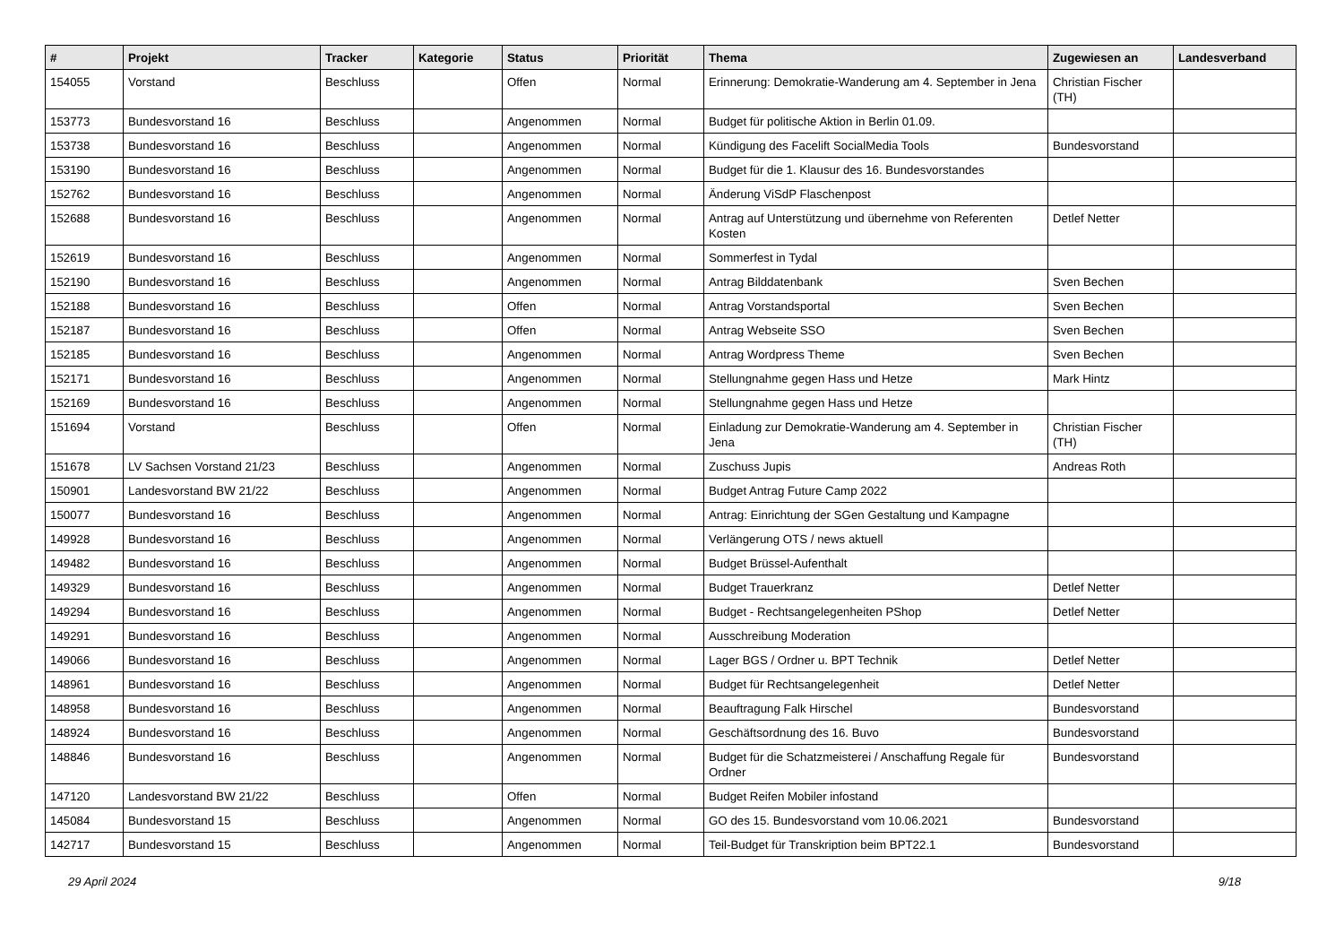| # | Projekt | Tracker | Kategorie | Status | Priorität | Thema | Zugewiesen an | Landesverband |
| --- | --- | --- | --- | --- | --- | --- | --- | --- |
| 154055 | Vorstand | Beschluss | | Offen | Normal | Erinnerung: Demokratie-Wanderung am 4. September in Jena | Christian Fischer (TH) | |
| 153773 | Bundesvorstand 16 | Beschluss | | Angenommen | Normal | Budget für politische Aktion in Berlin 01.09. | | |
| 153738 | Bundesvorstand 16 | Beschluss | | Angenommen | Normal | Kündigung des Facelift SocialMedia Tools | Bundesvorstand | |
| 153190 | Bundesvorstand 16 | Beschluss | | Angenommen | Normal | Budget für die 1. Klausur des 16. Bundesvorstandes | | |
| 152762 | Bundesvorstand 16 | Beschluss | | Angenommen | Normal | Änderung ViSdP Flaschenpost | | |
| 152688 | Bundesvorstand 16 | Beschluss | | Angenommen | Normal | Antrag auf Unterstützung und übernehme von Referenten Kosten | Detlef Netter | |
| 152619 | Bundesvorstand 16 | Beschluss | | Angenommen | Normal | Sommerfest in Tydal | | |
| 152190 | Bundesvorstand 16 | Beschluss | | Angenommen | Normal | Antrag Bilddatenbank | Sven Bechen | |
| 152188 | Bundesvorstand 16 | Beschluss | | Offen | Normal | Antrag Vorstandsportal | Sven Bechen | |
| 152187 | Bundesvorstand 16 | Beschluss | | Offen | Normal | Antrag Webseite SSO | Sven Bechen | |
| 152185 | Bundesvorstand 16 | Beschluss | | Angenommen | Normal | Antrag Wordpress Theme | Sven Bechen | |
| 152171 | Bundesvorstand 16 | Beschluss | | Angenommen | Normal | Stellungnahme gegen Hass und Hetze | Mark Hintz | |
| 152169 | Bundesvorstand 16 | Beschluss | | Angenommen | Normal | Stellungnahme gegen Hass und Hetze | | |
| 151694 | Vorstand | Beschluss | | Offen | Normal | Einladung zur Demokratie-Wanderung am 4. September in Jena | Christian Fischer (TH) | |
| 151678 | LV Sachsen Vorstand 21/23 | Beschluss | | Angenommen | Normal | Zuschuss Jupis | Andreas Roth | |
| 150901 | Landesvorstand BW 21/22 | Beschluss | | Angenommen | Normal | Budget Antrag Future Camp 2022 | | |
| 150077 | Bundesvorstand 16 | Beschluss | | Angenommen | Normal | Antrag: Einrichtung der SGen Gestaltung und Kampagne | | |
| 149928 | Bundesvorstand 16 | Beschluss | | Angenommen | Normal | Verlängerung OTS / news aktuell | | |
| 149482 | Bundesvorstand 16 | Beschluss | | Angenommen | Normal | Budget Brüssel-Aufenthalt | | |
| 149329 | Bundesvorstand 16 | Beschluss | | Angenommen | Normal | Budget Trauerkranz | Detlef Netter | |
| 149294 | Bundesvorstand 16 | Beschluss | | Angenommen | Normal | Budget - Rechtsangelegenheiten PShop | Detlef Netter | |
| 149291 | Bundesvorstand 16 | Beschluss | | Angenommen | Normal | Ausschreibung Moderation | | |
| 149066 | Bundesvorstand 16 | Beschluss | | Angenommen | Normal | Lager BGS / Ordner u. BPT Technik | Detlef Netter | |
| 148961 | Bundesvorstand 16 | Beschluss | | Angenommen | Normal | Budget für Rechtsangelegenheit | Detlef Netter | |
| 148958 | Bundesvorstand 16 | Beschluss | | Angenommen | Normal | Beauftragung Falk Hirschel | Bundesvorstand | |
| 148924 | Bundesvorstand 16 | Beschluss | | Angenommen | Normal | Geschäftsordnung des 16. Buvo | Bundesvorstand | |
| 148846 | Bundesvorstand 16 | Beschluss | | Angenommen | Normal | Budget für die Schatzmeisterei / Anschaffung Regale für Ordner | Bundesvorstand | |
| 147120 | Landesvorstand BW 21/22 | Beschluss | | Offen | Normal | Budget Reifen Mobiler infostand | | |
| 145084 | Bundesvorstand 15 | Beschluss | | Angenommen | Normal | GO des 15. Bundesvorstand vom 10.06.2021 | Bundesvorstand | |
| 142717 | Bundesvorstand 15 | Beschluss | | Angenommen | Normal | Teil-Budget für Transkription beim BPT22.1 | Bundesvorstand | |
29 April 2024 9/18